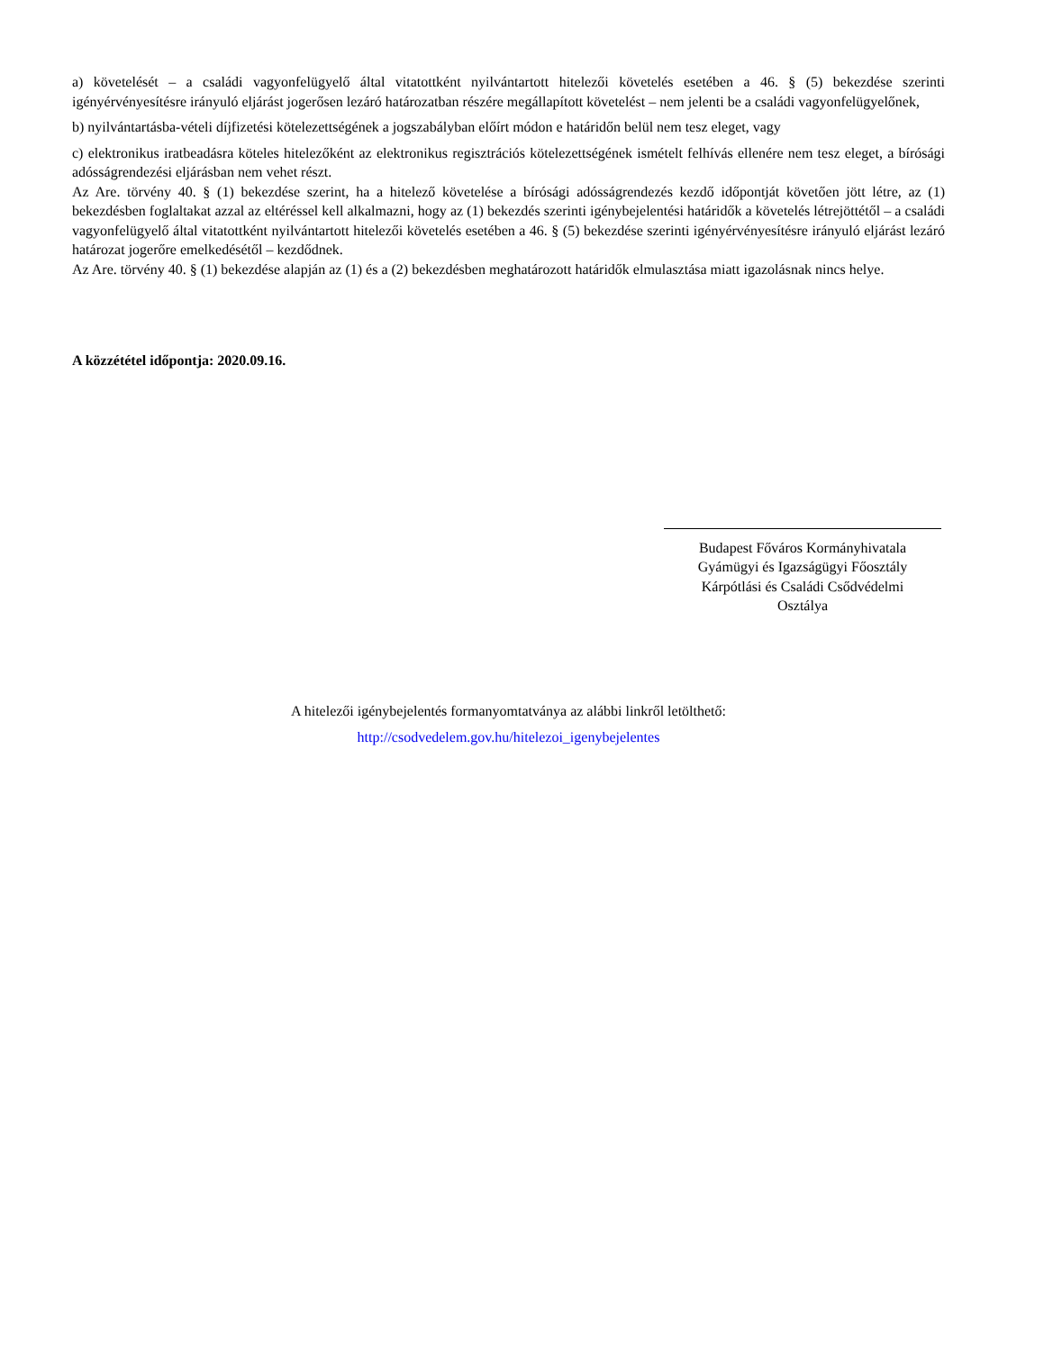a) követelését – a családi vagyonfelügyelő által vitatottként nyilvántartott hitelezői követelés esetében a 46. § (5) bekezdése szerinti igényérvényesítésre irányuló eljárást jogerősen lezáró határozatban részére megállapított követelést – nem jelenti be a családi vagyonfelügyelőnek,
b) nyilvántartásba-vételi díjfizetési kötelezettségének a jogszabályban előírt módon e határidőn belül nem tesz eleget, vagy
c) elektronikus iratbeadásra köteles hitelezőként az elektronikus regisztrációs kötelezettségének ismételt felhívás ellenére nem tesz eleget, a bírósági adósságrendezési eljárásban nem vehet részt.
Az Are. törvény 40. § (1) bekezdése szerint, ha a hitelező követelése a bírósági adósságrendezés kezdő időpontját követően jött létre, az (1) bekezdésben foglaltakat azzal az eltéréssel kell alkalmazni, hogy az (1) bekezdés szerinti igénybejelentési határidők a követelés létrejöttétől – a családi vagyonfelügyelő által vitatottként nyilvántartott hitelezői követelés esetében a 46. § (5) bekezdése szerinti igényérvényesítésre irányuló eljárást lezáró határozat jogerőre emelkedésétől – kezdődnek.
Az Are. törvény 40. § (1) bekezdése alapján az (1) és a (2) bekezdésben meghatározott határidők elmulasztása miatt igazolásnak nincs helye.
A közzététel időpontja: 2020.09.16.
Budapest Főváros Kormányhivatala
Gyámügyi és Igazságügyi Főosztály
Kárpótlási és Családi Csődvédelmi
Osztálya
A hitelezői igénybejelentés formanyomtatványa az alábbi linkről letölthető:
http://csodvedelem.gov.hu/hitelezoi_igenybejelentes